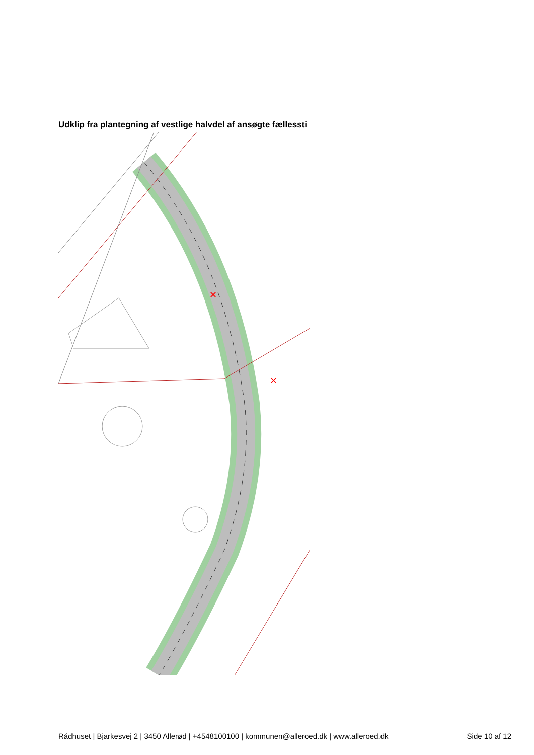Udklip fra plantegning af vestlige halvdel af ansøgte fællessti
✕
✕
Rådhuset | Bjarkesvej 2 | 3450 Allerød | +4548100100 | kommunen@alleroed.dk | www.alleroed.dk Side 10 af 12